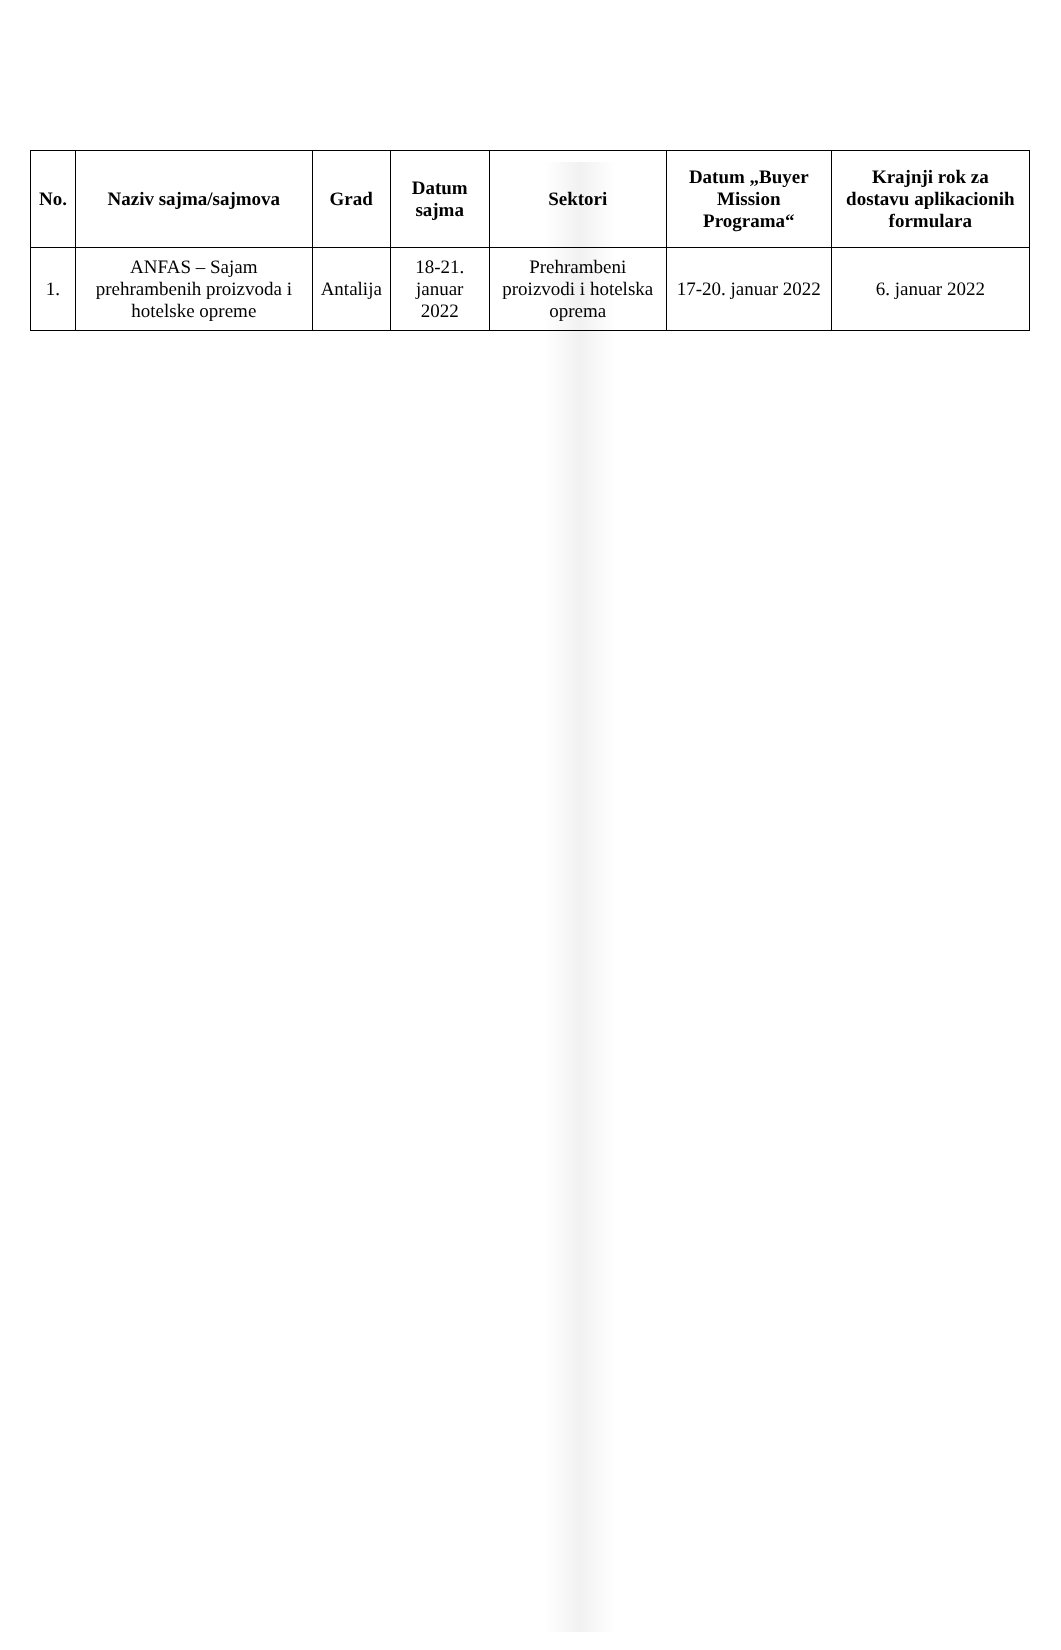| No. | Naziv sajma/sajmova | Grad | Datum sajma | Sektori | Datum „Buyer Mission Programa“ | Krajnji rok za dostavu aplikacionih formulara |
| --- | --- | --- | --- | --- | --- | --- |
| 1. | ANFAS – Sajam prehrambenih proizvoda i hotelske opreme | Antalija | 18-21. januar 2022 | Prehrambeni proizvodi i hotelska oprema | 17-20. januar 2022 | 6. januar 2022 |